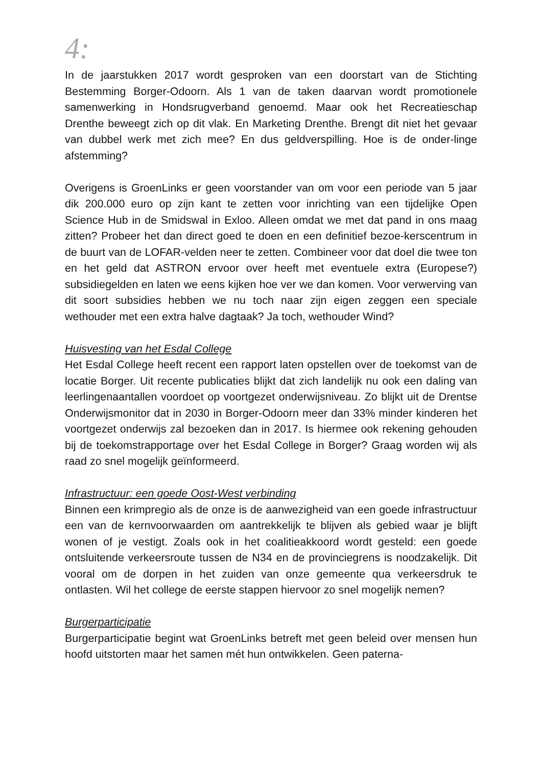4:
In de jaarstukken 2017 wordt gesproken van een doorstart van de Stichting Bestemming Borger-Odoorn. Als 1 van de taken daarvan wordt promotionele samenwerking in Hondsrugverband genoemd. Maar ook het Recreatieschap Drenthe beweegt zich op dit vlak. En Marketing Drenthe. Brengt dit niet het gevaar van dubbel werk met zich mee? En dus geldverspilling. Hoe is de onder-linge afstemming?
Overigens is GroenLinks er geen voorstander van om voor een periode van 5 jaar dik 200.000 euro op zijn kant te zetten voor inrichting van een tijdelijke Open Science Hub in de Smidswal in Exloo. Alleen omdat we met dat pand in ons maag zitten? Probeer het dan direct goed te doen en een definitief bezoe-kerscentrum in de buurt van de LOFAR-velden neer te zetten. Combineer voor dat doel die twee ton en het geld dat ASTRON ervoor over heeft met eventuele extra (Europese?) subsidiegelden en laten we eens kijken hoe ver we dan komen. Voor verwerving van dit soort subsidies hebben we nu toch naar zijn eigen zeggen een speciale wethouder met een extra halve dagtaak? Ja toch, wethouder Wind?
Huisvesting van het Esdal College
Het Esdal College heeft recent een rapport laten opstellen over de toekomst van de locatie Borger. Uit recente publicaties blijkt dat zich landelijk nu ook een daling van leerlingenaantallen voordoet op voortgezet onderwijsniveau. Zo blijkt uit de Drentse Onderwijsmonitor dat in 2030 in Borger-Odoorn meer dan 33% minder kinderen het voortgezet onderwijs zal bezoeken dan in 2017. Is hiermee ook rekening gehouden bij de toekomstrapportage over het Esdal College in Borger? Graag worden wij als raad zo snel mogelijk geïnformeerd.
Infrastructuur: een goede Oost-West verbinding
Binnen een krimpregio als de onze is de aanwezigheid van een goede infrastructuur een van de kernvoorwaarden om aantrekkelijk te blijven als gebied waar je blijft wonen of je vestigt. Zoals ook in het coalitieakkoord wordt gesteld: een goede ontsluitende verkeersroute tussen de N34 en de provinciegrens is noodzakelijk. Dit vooral om de dorpen in het zuiden van onze gemeente qua verkeersdruk te ontlasten. Wil het college de eerste stappen hiervoor zo snel mogelijk nemen?
Burgerparticipatie
Burgerparticipatie begint wat GroenLinks betreft met geen beleid over mensen hun hoofd uitstorten maar het samen mét hun ontwikkelen. Geen paterna-